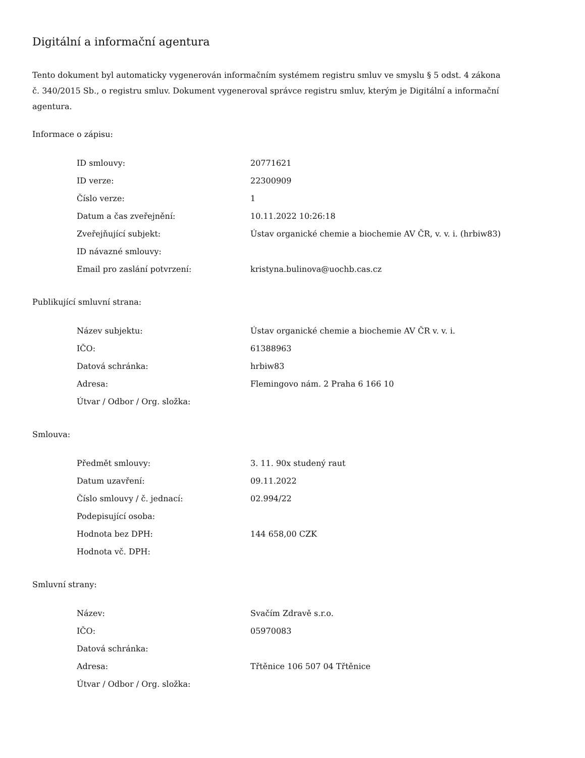Digitální a informační agentura
Tento dokument byl automaticky vygenerován informačním systémem registru smluv ve smyslu § 5 odst. 4 zákona
č. 340/2015 Sb., o registru smluv. Dokument vygeneroval správce registru smluv, kterým je Digitální a informační agentura.
Informace o zápisu:
| ID smlouvy: | 20771621 |
| ID verze: | 22300909 |
| Číslo verze: | 1 |
| Datum a čas zveřejnění: | 10.11.2022 10:26:18 |
| Zveřejňující subjekt: | Ústav organické chemie a biochemie AV ČR, v. v. i. (hrbiw83) |
| ID návazné smlouvy: | |
| Email pro zaslání potvrzení: | kristyna.bulinova@uochb.cas.cz |
Publikující smluvní strana:
| Název subjektu: | Ústav organické chemie a biochemie AV ČR v. v. i. |
| IČO: | 61388963 |
| Datová schránka: | hrbiw83 |
| Adresa: | Flemingovo nám. 2 Praha 6 166 10 |
| Útvar / Odbor / Org. složka: | |
Smlouva:
| Předmět smlouvy: | 3. 11. 90x studený raut |
| Datum uzavření: | 09.11.2022 |
| Číslo smlouvy / č. jednací: | 02.994/22 |
| Podepisující osoba: | |
| Hodnota bez DPH: | 144 658,00 CZK |
| Hodnota vč. DPH: | |
Smluvní strany:
| Název: | Svačím Zdravě s.r.o. |
| IČO: | 05970083 |
| Datová schránka: | |
| Adresa: | Třtěnice 106 507 04 Třtěnice |
| Útvar / Odbor / Org. složka: | |